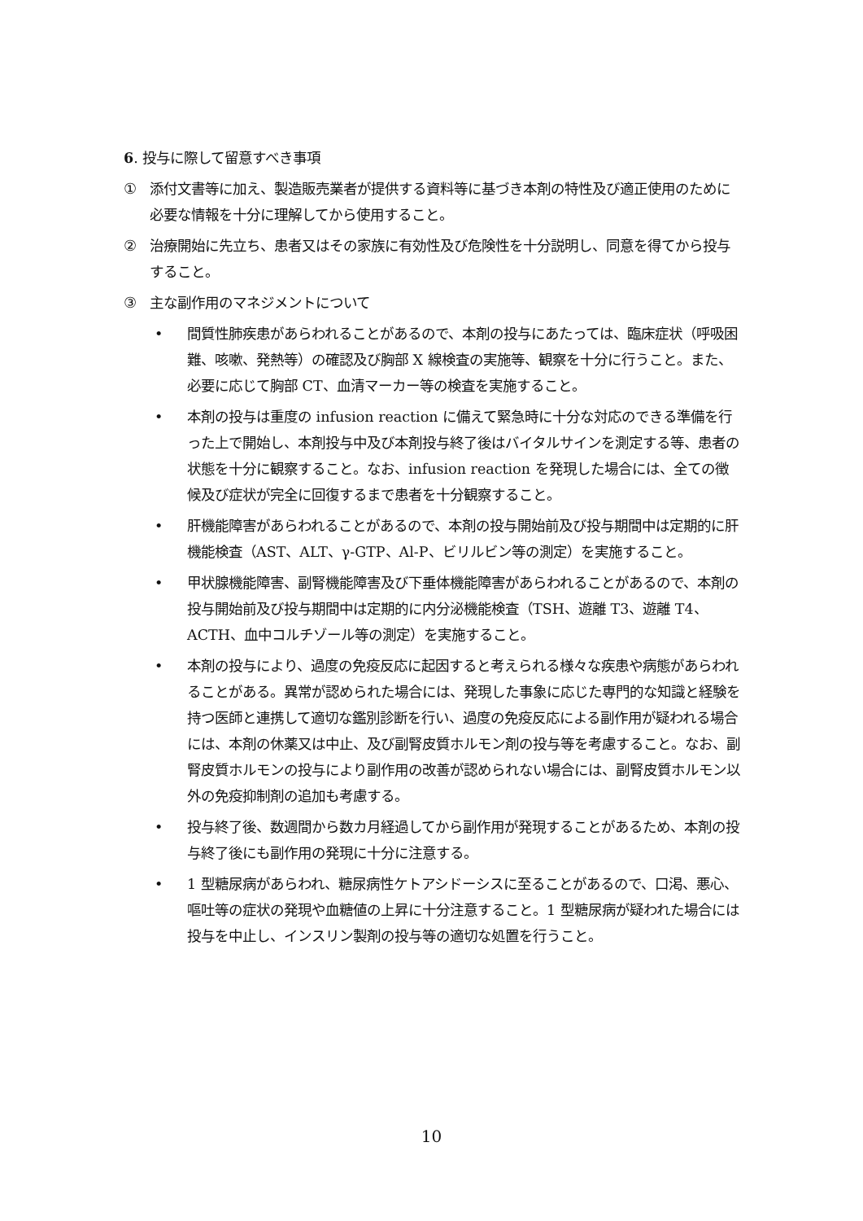6. 投与に際して留意すべき事項
① 添付文書等に加え、製造販売業者が提供する資料等に基づき本剤の特性及び適正使用のために必要な情報を十分に理解してから使用すること。
② 治療開始に先立ち、患者又はその家族に有効性及び危険性を十分説明し、同意を得てから投与すること。
③ 主な副作用のマネジメントについて
• 間質性肺疾患があらわれることがあるので、本剤の投与にあたっては、臨床症状（呼吸困難、咳嗽、発熱等）の確認及び胸部 X 線検査の実施等、観察を十分に行うこと。また、必要に応じて胸部 CT、血清マーカー等の検査を実施すること。
• 本剤の投与は重度の infusion reaction に備えて緊急時に十分な対応のできる準備を行った上で開始し、本剤投与中及び本剤投与終了後はバイタルサインを測定する等、患者の状態を十分に観察すること。なお、infusion reaction を発現した場合には、全ての徴候及び症状が完全に回復するまで患者を十分観察すること。
• 肝機能障害があらわれることがあるので、本剤の投与開始前及び投与期間中は定期的に肝機能検査（AST、ALT、γ-GTP、Al-P、ビリルビン等の測定）を実施すること。
• 甲状腺機能障害、副腎機能障害及び下垂体機能障害があらわれることがあるので、本剤の投与開始前及び投与期間中は定期的に内分泌機能検査（TSH、遊離 T3、遊離 T4、ACTH、血中コルチゾール等の測定）を実施すること。
• 本剤の投与により、過度の免疫反応に起因すると考えられる様々な疾患や病態があらわれることがある。異常が認められた場合には、発現した事象に応じた専門的な知識と経験を持つ医師と連携して適切な鑑別診断を行い、過度の免疫反応による副作用が疑われる場合には、本剤の休薬又は中止、及び副腎皮質ホルモン剤の投与等を考慮すること。なお、副腎皮質ホルモンの投与により副作用の改善が認められない場合には、副腎皮質ホルモン以外の免疫抑制剤の追加も考慮する。
• 投与終了後、数週間から数カ月経過してから副作用が発現することがあるため、本剤の投与終了後にも副作用の発現に十分に注意する。
• 1 型糖尿病があらわれ、糖尿病性ケトアシドーシスに至ることがあるので、口渇、悪心、嘔吐等の症状の発現や血糖値の上昇に十分注意すること。1 型糖尿病が疑われた場合には投与を中止し、インスリン製剤の投与等の適切な処置を行うこと。
10